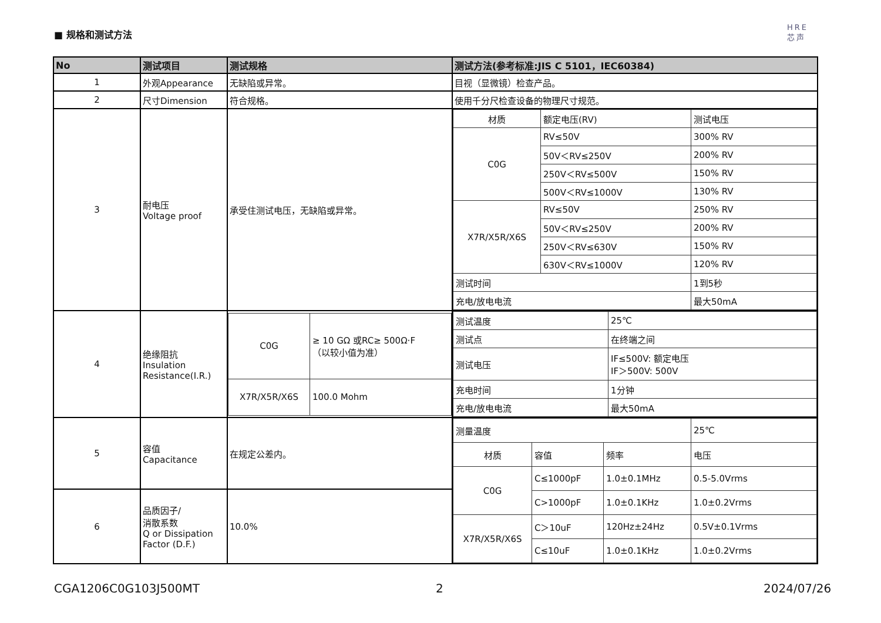■ 规格和测试方法
HRE
芯声
| No | 测试项目 | 测试规格 | 测试方法(参考标准:JIS C 5101，IEC60384) |
| --- | --- | --- | --- |
| 1 | 外观Appearance | 无缺陷或异常。 | 目视（显微镜）检查产品。 |
| 2 | 尺寸Dimension | 符合规格。 | 使用千分尺检查设备的物理尺寸规范。 |
| 3 | 耐电压 Voltage proof | 承受住测试电压，无缺陷或异常。 | / 材质 / 额定电压(RV) / 测试电压 / / C0G / RV≤50V / 300% RV / / / 50V＜RV≤250V / 200% RV / / / 250V＜RV≤500V / 150% RV / / / 500V＜RV≤1000V / 130% RV / / X7R/X5R/X6S / RV≤50V / 250% RV / / / 50V＜RV≤250V / 200% RV / / / 250V＜RV≤630V / 150% RV / / / 630V＜RV≤1000V / 120% RV / / 测试时间 / / 1到5秒 / / 充电/放电电流 / / 最大50mA / |
| 4 | 绝缘阻抗 Insulation Resistance(I.R.) | / C0G / ≥ 10 GΩ 或RC≥ 500Ω·F （以较小值为准） / / X7R/X5R/X6S / 100.0 Mohm / | / 测试温度 / 25℃ / / 测试点 / 在终端之间 / / 测试电压 / IF≤500V: 额定电压 IF＞500V: 500V / / 充电时间 / 1分钟 / / 充电/放电电流 / 最大50mA / |
| 5 | 容值 Capacitance | 在规定公差内。 | / 测量温度 / / / 25℃ / / 材质 / 容值 / 频率 / 电压 / / C0G / C≤1000pF / 1.0±0.1MHz / 0.5-5.0Vrms / / / C>1000pF / 1.0±0.1KHz / 1.0±0.2Vrms / / X7R/X5R/X6S / C＞10uF / 120Hz±24Hz / 0.5V±0.1Vrms / / / C≤10uF / 1.0±0.1KHz / 1.0±0.2Vrms / |
| 6 | 品质因子/ 消散系数 Q or Dissipation Factor (D.F.) | 10.0% | |
CGA1206C0G103J500MT 2 2024/07/26